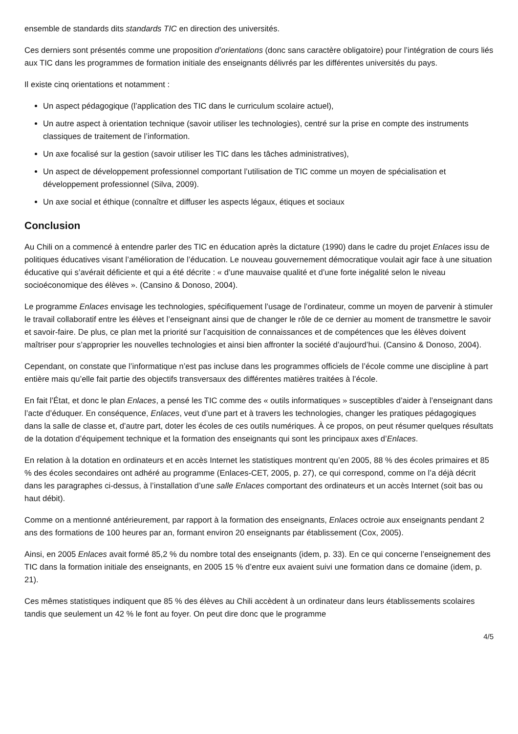ensemble de standards dits standards TIC en direction des universités.
Ces derniers sont présentés comme une proposition d’orientations (donc sans caractère obligatoire) pour l’intégration de cours liés aux TIC dans les programmes de formation initiale des enseignants délivrés par les différentes universités du pays.
Il existe cinq orientations et notamment :
Un aspect pédagogique (l’application des TIC dans le curriculum scolaire actuel),
Un autre aspect à orientation technique (savoir utiliser les technologies), centré sur la prise en compte des instruments classiques de traitement de l’information.
Un axe focalisé sur la gestion (savoir utiliser les TIC dans les tâches administratives),
Un aspect de développement professionnel comportant l’utilisation de TIC comme un moyen de spécialisation et développement professionnel (Silva, 2009).
Un axe social et éthique (connaître et diffuser les aspects légaux, étiques et sociaux
Conclusion
Au Chili on a commencé à entendre parler des TIC en éducation après la dictature (1990) dans le cadre du projet Enlaces issu de politiques éducatives visant l’amélioration de l’éducation. Le nouveau gouvernement démocratique voulait agir face à une situation éducative qui s’avérait déficiente et qui a été décrite : « d’une mauvaise qualité et d’une forte inégalité selon le niveau socioéconomique des élèves ». (Cansino & Donoso, 2004).
Le programme Enlaces envisage les technologies, spécifiquement l’usage de l’ordinateur, comme un moyen de parvenir à stimuler le travail collaboratif entre les élèves et l’enseignant ainsi que de changer le rôle de ce dernier au moment de transmettre le savoir et savoir-faire. De plus, ce plan met la priorité sur l’acquisition de connaissances et de compétences que les élèves doivent maîtriser pour s’approprier les nouvelles technologies et ainsi bien affronter la société d’aujourd’hui. (Cansino & Donoso, 2004).
Cependant, on constate que l’informatique n’est pas incluse dans les programmes officiels de l’école comme une discipline à part entière mais qu’elle fait partie des objectifs transversaux des différentes matières traitées à l’école.
En fait l’État, et donc le plan Enlaces, a pensé les TIC comme des « outils informatiques » susceptibles d’aider à l’enseignant dans l’acte d’éduquer. En conséquence, Enlaces, veut d’une part et à travers les technologies, changer les pratiques pédagogiques dans la salle de classe et, d’autre part, doter les écoles de ces outils numériques. À ce propos, on peut résumer quelques résultats de la dotation d’équipement technique et la formation des enseignants qui sont les principaux axes d’Enlaces.
En relation à la dotation en ordinateurs et en accès Internet les statistiques montrent qu’en 2005, 88 % des écoles primaires et 85 % des écoles secondaires ont adhéré au programme (Enlaces-CET, 2005, p. 27), ce qui correspond, comme on l’a déjà décrit dans les paragraphes ci-dessus, à l’installation d’une salle Enlaces comportant des ordinateurs et un accès Internet (soit bas ou haut débit).
Comme on a mentionné antérieurement, par rapport à la formation des enseignants, Enlaces octroie aux enseignants pendant 2 ans des formations de 100 heures par an, formant environ 20 enseignants par établissement (Cox, 2005).
Ainsi, en 2005 Enlaces avait formé 85,2 % du nombre total des enseignants (idem, p. 33). En ce qui concerne l’enseignement des TIC dans la formation initiale des enseignants, en 2005 15 % d’entre eux avaient suivi une formation dans ce domaine (idem, p. 21).
Ces mêmes statistiques indiquent que 85 % des élèves au Chili accèdent à un ordinateur dans leurs établissements scolaires tandis que seulement un 42 % le font au foyer. On peut dire donc que le programme
4/5